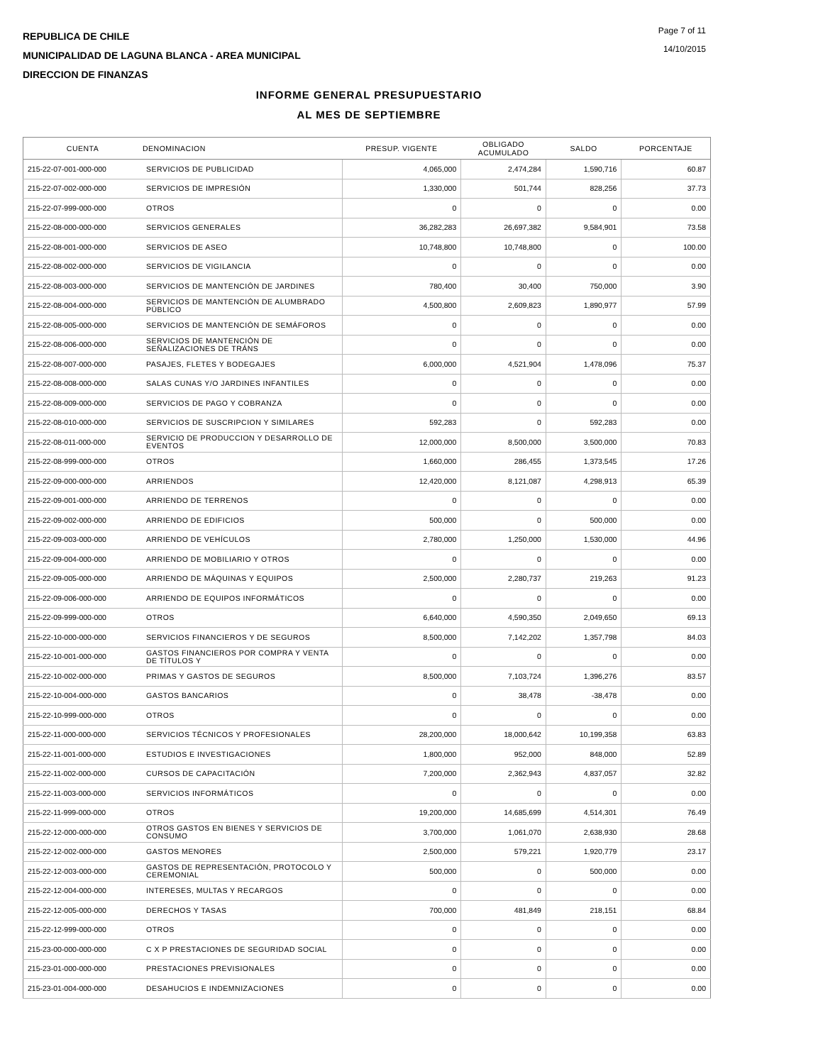REPUBLICA DE CHILE
MUNICIPALIDAD DE LAGUNA BLANCA - AREA MUNICIPAL
DIRECCION DE FINANZAS
Page 7 of 11
14/10/2015
INFORME GENERAL PRESUPUESTARIO
AL MES DE SEPTIEMBRE
| CUENTA | DENOMINACION | PRESUP. VIGENTE | OBLIGADO ACUMULADO | SALDO | PORCENTAJE |
| --- | --- | --- | --- | --- | --- |
| 215-22-07-001-000-000 | SERVICIOS DE PUBLICIDAD | 4,065,000 | 2,474,284 | 1,590,716 | 60.87 |
| 215-22-07-002-000-000 | SERVICIOS DE IMPRESIÓN | 1,330,000 | 501,744 | 828,256 | 37.73 |
| 215-22-07-999-000-000 | OTROS | 0 | 0 | 0 | 0.00 |
| 215-22-08-000-000-000 | SERVICIOS GENERALES | 36,282,283 | 26,697,382 | 9,584,901 | 73.58 |
| 215-22-08-001-000-000 | SERVICIOS DE ASEO | 10,748,800 | 10,748,800 | 0 | 100.00 |
| 215-22-08-002-000-000 | SERVICIOS DE VIGILANCIA | 0 | 0 | 0 | 0.00 |
| 215-22-08-003-000-000 | SERVICIOS DE MANTENCIÓN DE JARDINES | 780,400 | 30,400 | 750,000 | 3.90 |
| 215-22-08-004-000-000 | SERVICIOS DE MANTENCIÓN DE ALUMBRADO PÚBLICO | 4,500,800 | 2,609,823 | 1,890,977 | 57.99 |
| 215-22-08-005-000-000 | SERVICIOS DE MANTENCIÓN DE SEMÁFOROS | 0 | 0 | 0 | 0.00 |
| 215-22-08-006-000-000 | SERVICIOS DE MANTENCIÓN DE SEÑALIZACIONES DE TRÁNS | 0 | 0 | 0 | 0.00 |
| 215-22-08-007-000-000 | PASAJES, FLETES Y BODEGAJES | 6,000,000 | 4,521,904 | 1,478,096 | 75.37 |
| 215-22-08-008-000-000 | SALAS CUNAS Y/O JARDINES INFANTILES | 0 | 0 | 0 | 0.00 |
| 215-22-08-009-000-000 | SERVICIOS DE PAGO Y COBRANZA | 0 | 0 | 0 | 0.00 |
| 215-22-08-010-000-000 | SERVICIOS DE SUSCRIPCION Y SIMILARES | 592,283 | 0 | 592,283 | 0.00 |
| 215-22-08-011-000-000 | SERVICIO DE PRODUCCION Y DESARROLLO DE EVENTOS | 12,000,000 | 8,500,000 | 3,500,000 | 70.83 |
| 215-22-08-999-000-000 | OTROS | 1,660,000 | 286,455 | 1,373,545 | 17.26 |
| 215-22-09-000-000-000 | ARRIENDOS | 12,420,000 | 8,121,087 | 4,298,913 | 65.39 |
| 215-22-09-001-000-000 | ARRIENDO DE TERRENOS | 0 | 0 | 0 | 0.00 |
| 215-22-09-002-000-000 | ARRIENDO DE EDIFICIOS | 500,000 | 0 | 500,000 | 0.00 |
| 215-22-09-003-000-000 | ARRIENDO DE VEHÍCULOS | 2,780,000 | 1,250,000 | 1,530,000 | 44.96 |
| 215-22-09-004-000-000 | ARRIENDO DE MOBILIARIO Y OTROS | 0 | 0 | 0 | 0.00 |
| 215-22-09-005-000-000 | ARRIENDO DE MÁQUINAS Y EQUIPOS | 2,500,000 | 2,280,737 | 219,263 | 91.23 |
| 215-22-09-006-000-000 | ARRIENDO DE EQUIPOS INFORMÁTICOS | 0 | 0 | 0 | 0.00 |
| 215-22-09-999-000-000 | OTROS | 6,640,000 | 4,590,350 | 2,049,650 | 69.13 |
| 215-22-10-000-000-000 | SERVICIOS FINANCIEROS Y DE SEGUROS | 8,500,000 | 7,142,202 | 1,357,798 | 84.03 |
| 215-22-10-001-000-000 | GASTOS FINANCIEROS POR COMPRA Y VENTA DE TÍTULOS Y | 0 | 0 | 0 | 0.00 |
| 215-22-10-002-000-000 | PRIMAS Y GASTOS DE SEGUROS | 8,500,000 | 7,103,724 | 1,396,276 | 83.57 |
| 215-22-10-004-000-000 | GASTOS BANCARIOS | 0 | 38,478 | -38,478 | 0.00 |
| 215-22-10-999-000-000 | OTROS | 0 | 0 | 0 | 0.00 |
| 215-22-11-000-000-000 | SERVICIOS TÉCNICOS Y PROFESIONALES | 28,200,000 | 18,000,642 | 10,199,358 | 63.83 |
| 215-22-11-001-000-000 | ESTUDIOS E INVESTIGACIONES | 1,800,000 | 952,000 | 848,000 | 52.89 |
| 215-22-11-002-000-000 | CURSOS DE CAPACITACIÓN | 7,200,000 | 2,362,943 | 4,837,057 | 32.82 |
| 215-22-11-003-000-000 | SERVICIOS INFORMÁTICOS | 0 | 0 | 0 | 0.00 |
| 215-22-11-999-000-000 | OTROS | 19,200,000 | 14,685,699 | 4,514,301 | 76.49 |
| 215-22-12-000-000-000 | OTROS GASTOS EN BIENES Y SERVICIOS DE CONSUMO | 3,700,000 | 1,061,070 | 2,638,930 | 28.68 |
| 215-22-12-002-000-000 | GASTOS MENORES | 2,500,000 | 579,221 | 1,920,779 | 23.17 |
| 215-22-12-003-000-000 | GASTOS DE REPRESENTACIÓN, PROTOCOLO Y CEREMONIAL | 500,000 | 0 | 500,000 | 0.00 |
| 215-22-12-004-000-000 | INTERESES, MULTAS Y RECARGOS | 0 | 0 | 0 | 0.00 |
| 215-22-12-005-000-000 | DERECHOS Y TASAS | 700,000 | 481,849 | 218,151 | 68.84 |
| 215-22-12-999-000-000 | OTROS | 0 | 0 | 0 | 0.00 |
| 215-23-00-000-000-000 | C X P PRESTACIONES DE SEGURIDAD SOCIAL | 0 | 0 | 0 | 0.00 |
| 215-23-01-000-000-000 | PRESTACIONES PREVISIONALES | 0 | 0 | 0 | 0.00 |
| 215-23-01-004-000-000 | DESAHUCIOS E INDEMNIZACIONES | 0 | 0 | 0 | 0.00 |